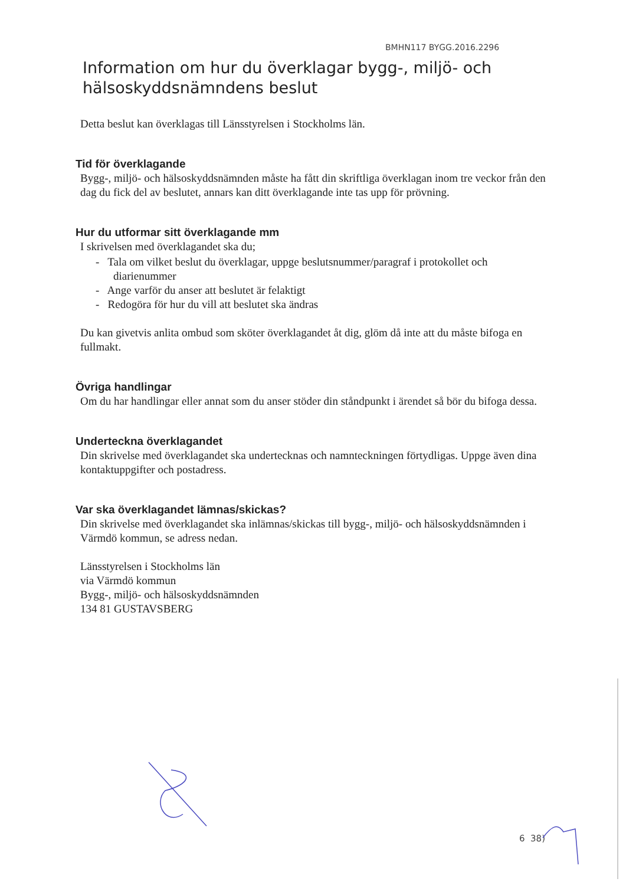BMHN117 BYGG.2016.2296
Information om hur du överklagar bygg-, miljö- och hälsoskyddsnämndens beslut
Detta beslut kan överklagas till Länsstyrelsen i Stockholms län.
Tid för överklagande
Bygg-, miljö- och hälsoskyddsnämnden måste ha fått din skriftliga överklagan inom tre veckor från den dag du fick del av beslutet, annars kan ditt överklagande inte tas upp för prövning.
Hur du utformar sitt överklagande mm
I skrivelsen med överklagandet ska du;
- Tala om vilket beslut du överklagar, uppge beslutsnummer/paragraf i protokollet och diarienummer
- Ange varför du anser att beslutet är felaktigt
- Redogöra för hur du vill att beslutet ska ändras
Du kan givetvis anlita ombud som sköter överklagandet åt dig, glöm då inte att du måste bifoga en fullmakt.
Övriga handlingar
Om du har handlingar eller annat som du anser stöder din ståndpunkt i ärendet så bör du bifoga dessa.
Underteckna överklagandet
Din skrivelse med överklagandet ska undertecknas och namnteckningen förtydligas. Uppge även dina kontaktuppgifter och postadress.
Var ska överklagandet lämnas/skickas?
Din skrivelse med överklagandet ska inlämnas/skickas till bygg-, miljö- och hälsoskyddsnämnden i Värmdö kommun, se adress nedan.
Länsstyrelsen i Stockholms län
via Värmdö kommun
Bygg-, miljö- och hälsoskyddsnämnden
134 81 GUSTAVSBERG
6 38)